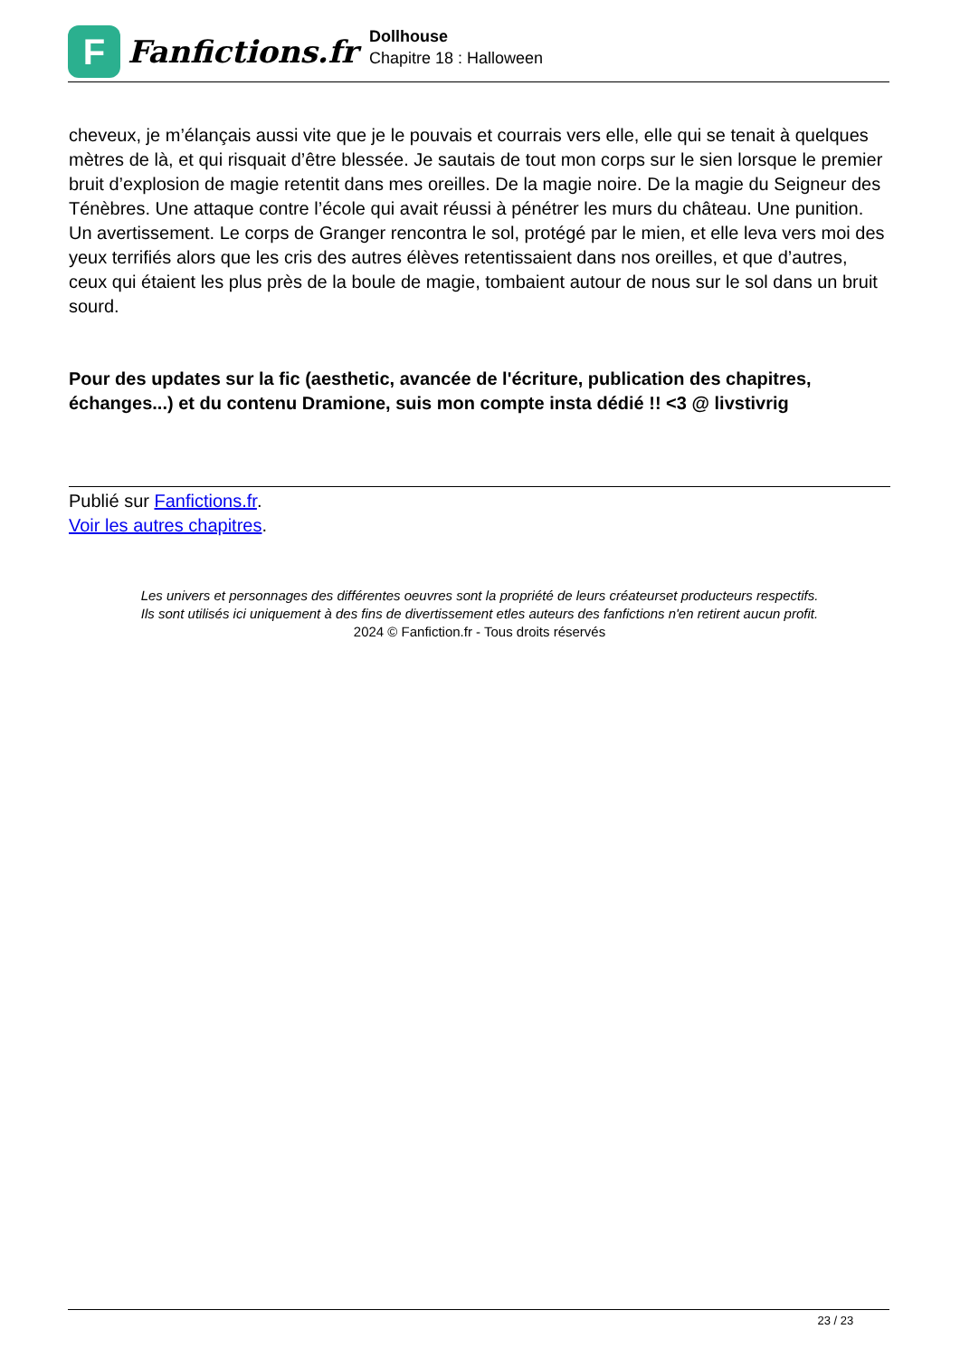F
Fanfictions.fr
Dollhouse
Chapitre 18 : Halloween
cheveux, je m’élançais aussi vite que je le pouvais et courrais vers elle, elle qui se tenait à quelques mètres de là, et qui risquait d’être blessée. Je sautais de tout mon corps sur le sien lorsque le premier bruit d’explosion de magie retentit dans mes oreilles. De la magie noire. De la magie du Seigneur des Ténèbres. Une attaque contre l’école qui avait réussi à pénétrer les murs du château. Une punition. Un avertissement. Le corps de Granger rencontra le sol, protégé par le mien, et elle leva vers moi des yeux terrifiés alors que les cris des autres élèves retentissaient dans nos oreilles, et que d’autres, ceux qui étaient les plus près de la boule de magie, tombaient autour de nous sur le sol dans un bruit sourd.
Pour des updates sur la fic (aesthetic, avancée de l'écriture, publication des chapitres, échanges...) et du contenu Dramione, suis mon compte insta dédié !! <3 @ livstivrig
Publié sur Fanfictions.fr.
Voir les autres chapitres.
Les univers et personnages des différentes oeuvres sont la propriété de leurs créateurset producteurs respectifs.
Ils sont utilisés ici uniquement à des fins de divertissement etles auteurs des fanfictions n'en retirent aucun profit.
2024 © Fanfiction.fr - Tous droits réservés
23 / 23